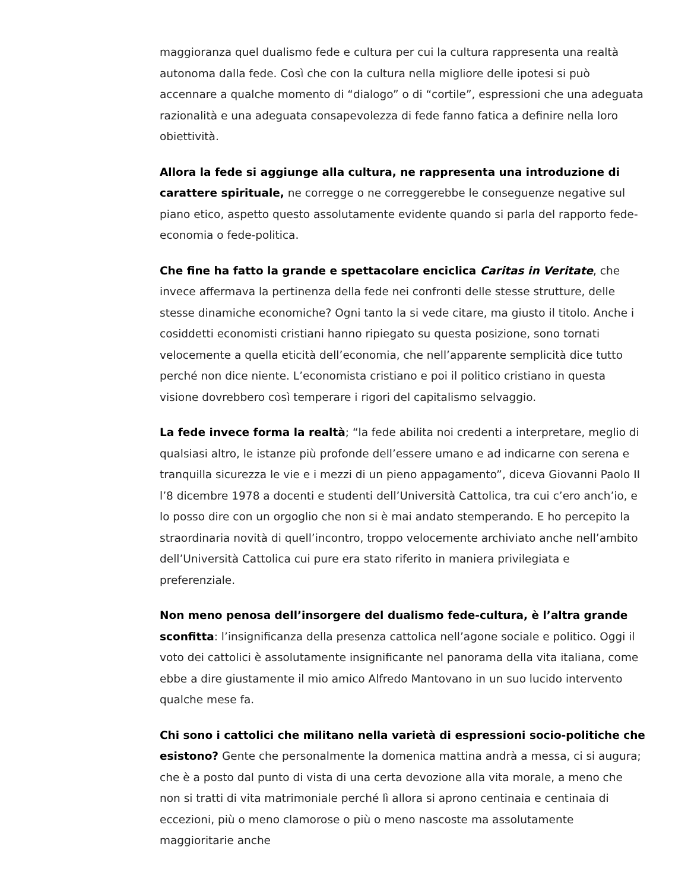maggioranza quel dualismo fede e cultura per cui la cultura rappresenta una realtà autonoma dalla fede. Così che con la cultura nella migliore delle ipotesi si può accennare a qualche momento di “dialogo” o di “cortile”, espressioni che una adeguata razionalità e una adeguata consapevolezza di fede fanno fatica a definire nella loro obiettività.
Allora la fede si aggiunge alla cultura, ne rappresenta una introduzione di carattere spirituale, ne corregge o ne correggerebbe le conseguenze negative sul piano etico, aspetto questo assolutamente evidente quando si parla del rapporto fede-economia o fede-politica.
Che fine ha fatto la grande e spettacolare enciclica Caritas in Veritate, che invece affermava la pertinenza della fede nei confronti delle stesse strutture, delle stesse dinamiche economiche? Ogni tanto la si vede citare, ma giusto il titolo. Anche i cosiddetti economisti cristiani hanno ripiegato su questa posizione, sono tornati velocemente a quella eticità dell’economia, che nell’apparente semplicità dice tutto perché non dice niente. L’economista cristiano e poi il politico cristiano in questa visione dovrebbero così temperare i rigori del capitalismo selvaggio.
La fede invece forma la realtà; “la fede abilita noi credenti a interpretare, meglio di qualsiasi altro, le istanze più profonde dell’essere umano e ad indicarne con serena e tranquilla sicurezza le vie e i mezzi di un pieno appagamento”, diceva Giovanni Paolo II l’8 dicembre 1978 a docenti e studenti dell’Università Cattolica, tra cui c’ero anch’io, e lo posso dire con un orgoglio che non si è mai andato stemperando. E ho percepito la straordinaria novità di quell’incontro, troppo velocemente archiviato anche nell’ambito dell’Università Cattolica cui pure era stato riferito in maniera privilegiata e preferenziale.
Non meno penosa dell’insorgere del dualismo fede-cultura, è l’altra grande sconfitta: l’insignificanza della presenza cattolica nell’agone sociale e politico. Oggi il voto dei cattolici è assolutamente insignificante nel panorama della vita italiana, come ebbe a dire giustamente il mio amico Alfredo Mantovano in un suo lucido intervento qualche mese fa.
Chi sono i cattolici che militano nella varietà di espressioni socio-politiche che esistono? Gente che personalmente la domenica mattina andrà a messa, ci si augura; che è a posto dal punto di vista di una certa devozione alla vita morale, a meno che non si tratti di vita matrimoniale perché lì allora si aprono centinaia e centinaia di eccezioni, più o meno clamorose o più o meno nascoste ma assolutamente maggioritarie anche